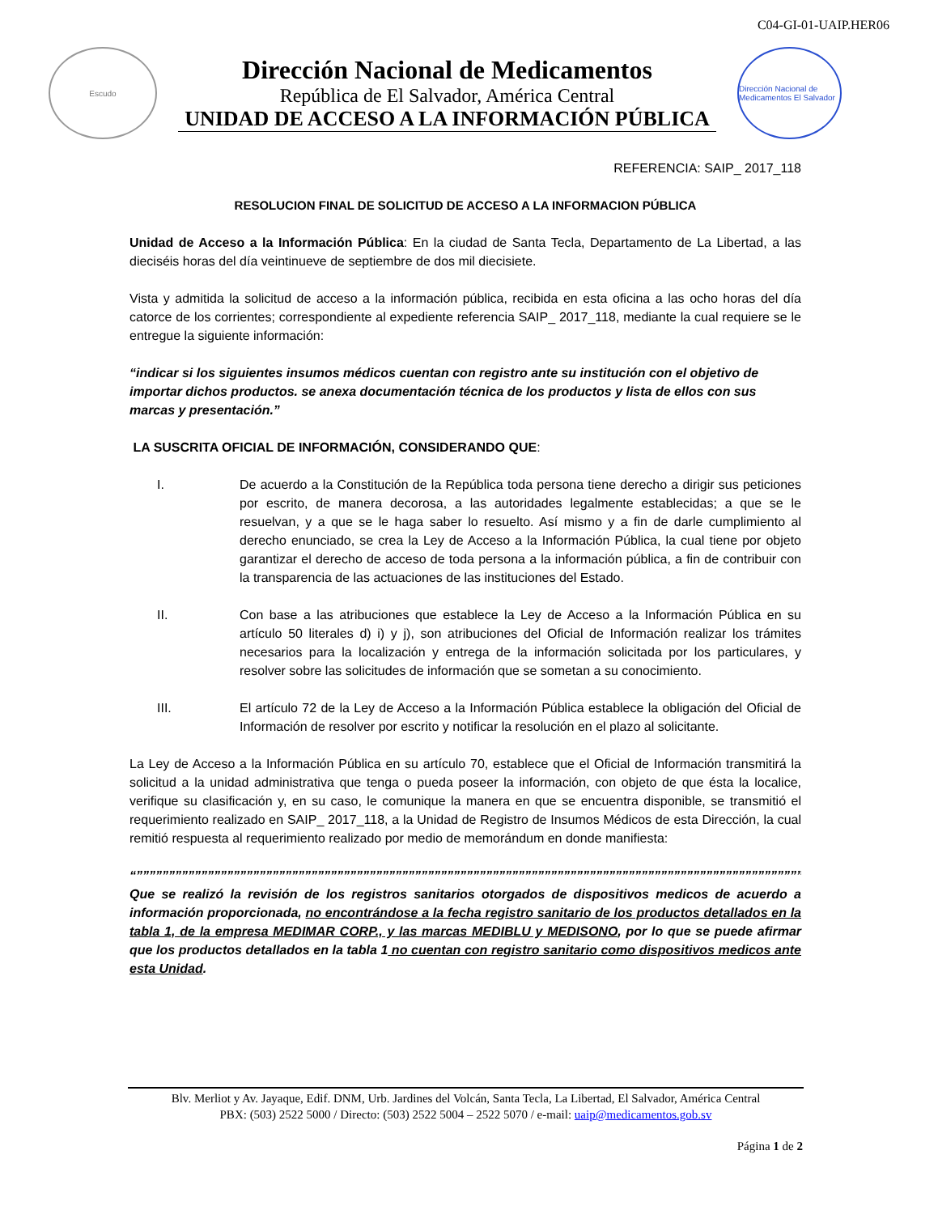C04-GI-01-UAIP.HER06
Escudo
Dirección Nacional de Medicamentos
República de El Salvador, América Central
UNIDAD DE ACCESO A LA INFORMACIÓN PÚBLICA
Dirección Nacional de Medicamentos El Salvador
REFERENCIA: SAIP_ 2017_118
RESOLUCION FINAL DE SOLICITUD DE ACCESO A LA INFORMACION PÚBLICA
Unidad de Acceso a la Información Pública: En la ciudad de Santa Tecla, Departamento de La Libertad, a las dieciséis horas del día veintinueve de septiembre de dos mil diecisiete.
Vista y admitida la solicitud de acceso a la información pública, recibida en esta oficina a las ocho horas del día catorce de los corrientes; correspondiente al expediente referencia SAIP_ 2017_118, mediante la cual requiere se le entregue la siguiente información:
“indicar si los siguientes insumos médicos cuentan con registro ante su institución con el objetivo de importar dichos productos. se anexa documentación técnica de los productos y lista de ellos con sus marcas y presentación.”
LA SUSCRITA OFICIAL DE INFORMACIÓN, CONSIDERANDO QUE:
I. De acuerdo a la Constitución de la República toda persona tiene derecho a dirigir sus peticiones por escrito, de manera decorosa, a las autoridades legalmente establecidas; a que se le resuelvan, y a que se le haga saber lo resuelto. Así mismo y a fin de darle cumplimiento al derecho enunciado, se crea la Ley de Acceso a la Información Pública, la cual tiene por objeto garantizar el derecho de acceso de toda persona a la información pública, a fin de contribuir con la transparencia de las actuaciones de las instituciones del Estado.
II. Con base a las atribuciones que establece la Ley de Acceso a la Información Pública en su artículo 50 literales d) i) y j), son atribuciones del Oficial de Información realizar los trámites necesarios para la localización y entrega de la información solicitada por los particulares, y resolver sobre las solicitudes de información que se sometan a su conocimiento.
III. El artículo 72 de la Ley de Acceso a la Información Pública establece la obligación del Oficial de Información de resolver por escrito y notificar la resolución en el plazo al solicitante.
La Ley de Acceso a la Información Pública en su artículo 70, establece que el Oficial de Información transmitirá la solicitud a la unidad administrativa que tenga o pueda poseer la información, con objeto de que ésta la localice, verifique su clasificación y, en su caso, le comunique la manera en que se encuentra disponible, se transmitió el requerimiento realizado en SAIP_ 2017_118, a la Unidad de Registro de Insumos Médicos de esta Dirección, la cual remitió respuesta al requerimiento realizado por medio de memorándum en donde manifiesta:
“”””””””””””””””””””””””””””””””””””””””””””””””””””””””””””””””””””””””””””””””””””””””””””””””””””””””””””””””””””””””””””””””””””””””””
Que se realizó la revisión de los registros sanitarios otorgados de dispositivos medicos de acuerdo a información proporcionada, no encontrándose a la fecha registro sanitario de los productos detallados en la tabla 1, de la empresa MEDIMAR CORP., y las marcas MEDIBLU y MEDISONO, por lo que se puede afirmar que los productos detallados en la tabla 1 no cuentan con registro sanitario como dispositivos medicos ante esta Unidad.
Blv. Merliot y Av. Jayaque, Edif. DNM, Urb. Jardines del Volcán, Santa Tecla, La Libertad, El Salvador, América Central
PBX: (503) 2522 5000 / Directo: (503) 2522 5004 – 2522 5070 / e-mail: uaip@medicamentos.gob.sv
Página 1 de 2